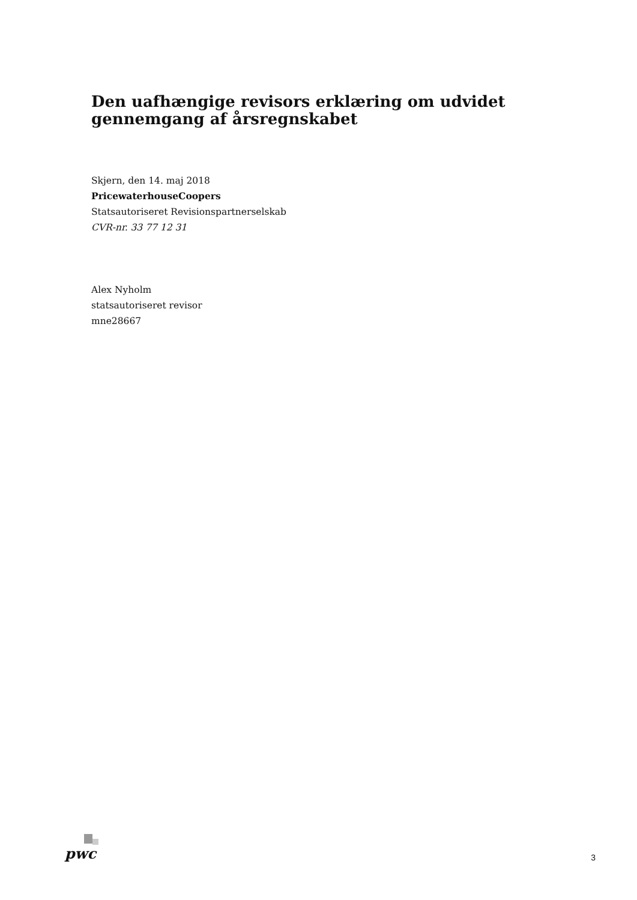Den uafhængige revisors erklæring om udvidet gennemgang af årsregnskabet
Skjern, den 14. maj 2018
PricewaterhouseCoopers
Statsautoriseret Revisionspartnerselskab
CVR-nr. 33 77 12 31
Alex Nyholm
statsautoriseret revisor
mne28667
pwc 3